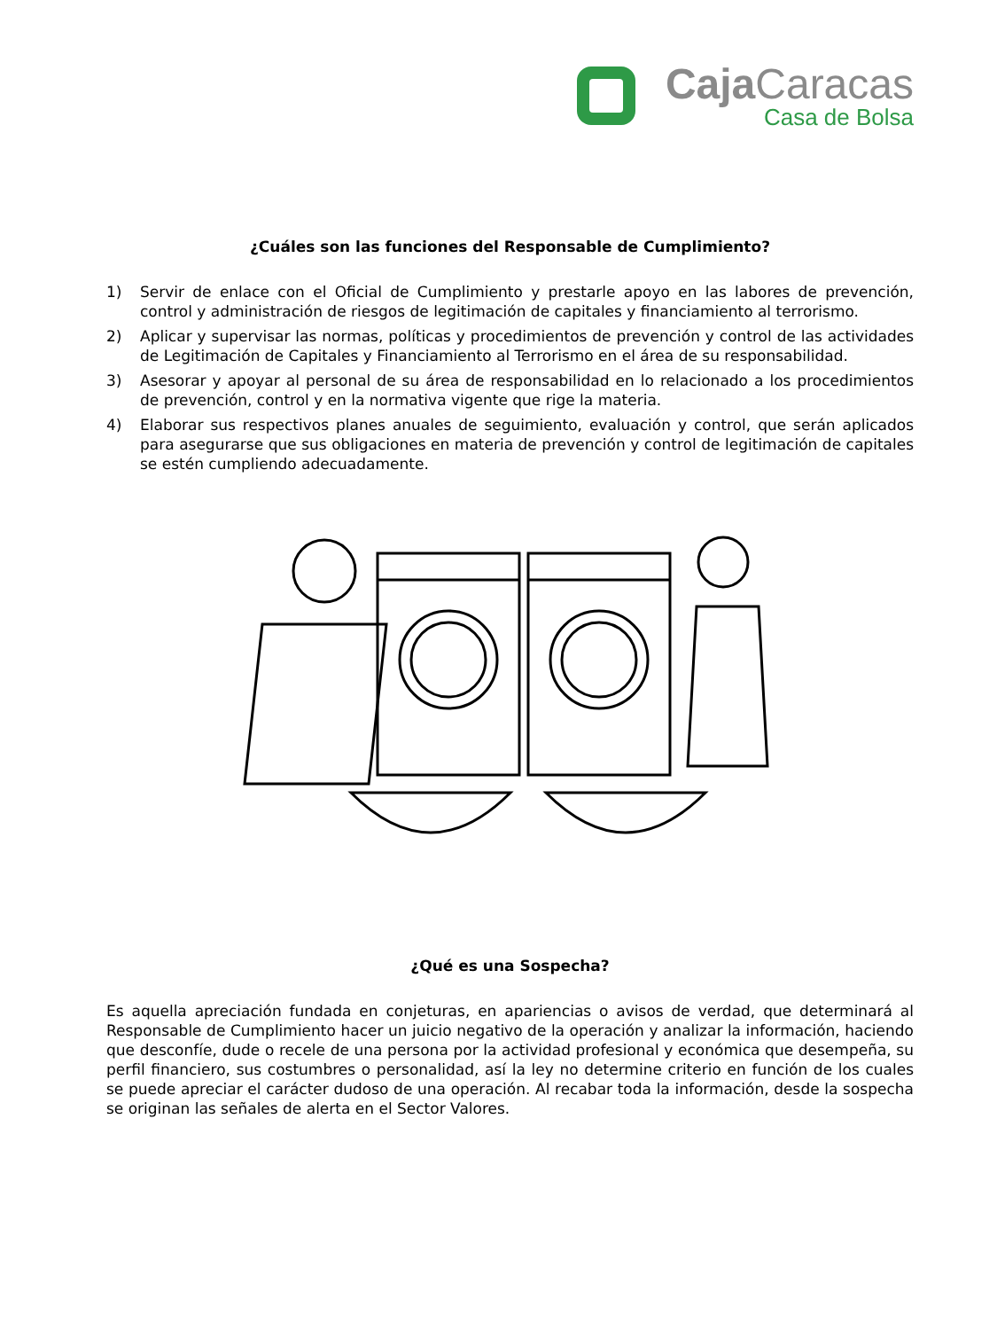Caja Caracas
Casa de Bolsa
¿Cuáles son las funciones del Responsable de Cumplimiento?
1) Servir de enlace con el Oficial de Cumplimiento y prestarle apoyo en las labores de prevención, control y administración de riesgos de legitimación de capitales y financiamiento al terrorismo.
2) Aplicar y supervisar las normas, políticas y procedimientos de prevención y control de las actividades de Legitimación de Capitales y Financiamiento al Terrorismo en el área de su responsabilidad.
3) Asesorar y apoyar al personal de su área de responsabilidad en lo relacionado a los procedimientos de prevención, control y en la normativa vigente que rige la materia.
4) Elaborar sus respectivos planes anuales de seguimiento, evaluación y control, que serán aplicados para asegurarse que sus obligaciones en materia de prevención y control de legitimación de capitales se estén cumpliendo adecuadamente.
¿Qué es una Sospecha?
Es aquella apreciación fundada en conjeturas, en apariencias o avisos de verdad, que determinará al Responsable de Cumplimiento hacer un juicio negativo de la operación y analizar la información, haciendo que desconfíe, dude o recele de una persona por la actividad profesional y económica que desempeña, su perfil financiero, sus costumbres o personalidad, así la ley no determine criterio en función de los cuales se puede apreciar el carácter dudoso de una operación. Al recabar toda la información, desde la sospecha se originan las señales de alerta en el Sector Valores.